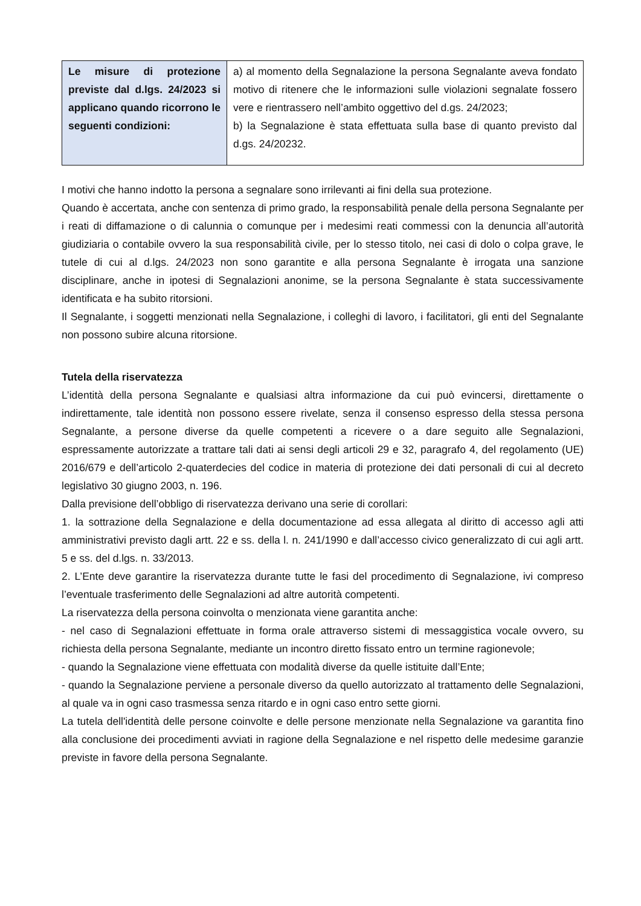| Le misure di protezione previste dal d.lgs. 24/2023 si applicano quando ricorrono le seguenti condizioni: | a) al momento della Segnalazione la persona Segnalante aveva fondato motivo di ritenere che le informazioni sulle violazioni segnalate fossero vere e rientrassero nell’ambito oggettivo del d.gs. 24/2023; b) la Segnalazione è stata effettuata sulla base di quanto previsto dal d.gs. 24/20232. |
I motivi che hanno indotto la persona a segnalare sono irrilevanti ai fini della sua protezione.
Quando è accertata, anche con sentenza di primo grado, la responsabilità penale della persona Segnalante per i reati di diffamazione o di calunnia o comunque per i medesimi reati commessi con la denuncia all’autorità giudiziaria o contabile ovvero la sua responsabilità civile, per lo stesso titolo, nei casi di dolo o colpa grave, le tutele di cui al d.lgs. 24/2023 non sono garantite e alla persona Segnalante è irrogata una sanzione disciplinare, anche in ipotesi di Segnalazioni anonime, se la persona Segnalante è stata successivamente identificata e ha subito ritorsioni.
Il Segnalante, i soggetti menzionati nella Segnalazione, i colleghi di lavoro, i facilitatori, gli enti del Segnalante non possono subire alcuna ritorsione.
Tutela della riservatezza
L’identità della persona Segnalante e qualsiasi altra informazione da cui può evincersi, direttamente o indirettamente, tale identità non possono essere rivelate, senza il consenso espresso della stessa persona Segnalante, a persone diverse da quelle competenti a ricevere o a dare seguito alle Segnalazioni, espressamente autorizzate a trattare tali dati ai sensi degli articoli 29 e 32, paragrafo 4, del regolamento (UE) 2016/679 e dell’articolo 2-quaterdecies del codice in materia di protezione dei dati personali di cui al decreto legislativo 30 giugno 2003, n. 196.
Dalla previsione dell’obbligo di riservatezza derivano una serie di corollari:
1. la sottrazione della Segnalazione e della documentazione ad essa allegata al diritto di accesso agli atti amministrativi previsto dagli artt. 22 e ss. della l. n. 241/1990 e dall’accesso civico generalizzato di cui agli artt. 5 e ss. del d.lgs. n. 33/2013.
2. L’Ente deve garantire la riservatezza durante tutte le fasi del procedimento di Segnalazione, ivi compreso l’eventuale trasferimento delle Segnalazioni ad altre autorità competenti.
La riservatezza della persona coinvolta o menzionata viene garantita anche:
- nel caso di Segnalazioni effettuate in forma orale attraverso sistemi di messaggistica vocale ovvero, su richiesta della persona Segnalante, mediante un incontro diretto fissato entro un termine ragionevole;
- quando la Segnalazione viene effettuata con modalità diverse da quelle istituite dall’Ente;
- quando la Segnalazione perviene a personale diverso da quello autorizzato al trattamento delle Segnalazioni, al quale va in ogni caso trasmessa senza ritardo e in ogni caso entro sette giorni.
La tutela dell'identità delle persone coinvolte e delle persone menzionate nella Segnalazione va garantita fino alla conclusione dei procedimenti avviati in ragione della Segnalazione e nel rispetto delle medesime garanzie previste in favore della persona Segnalante.